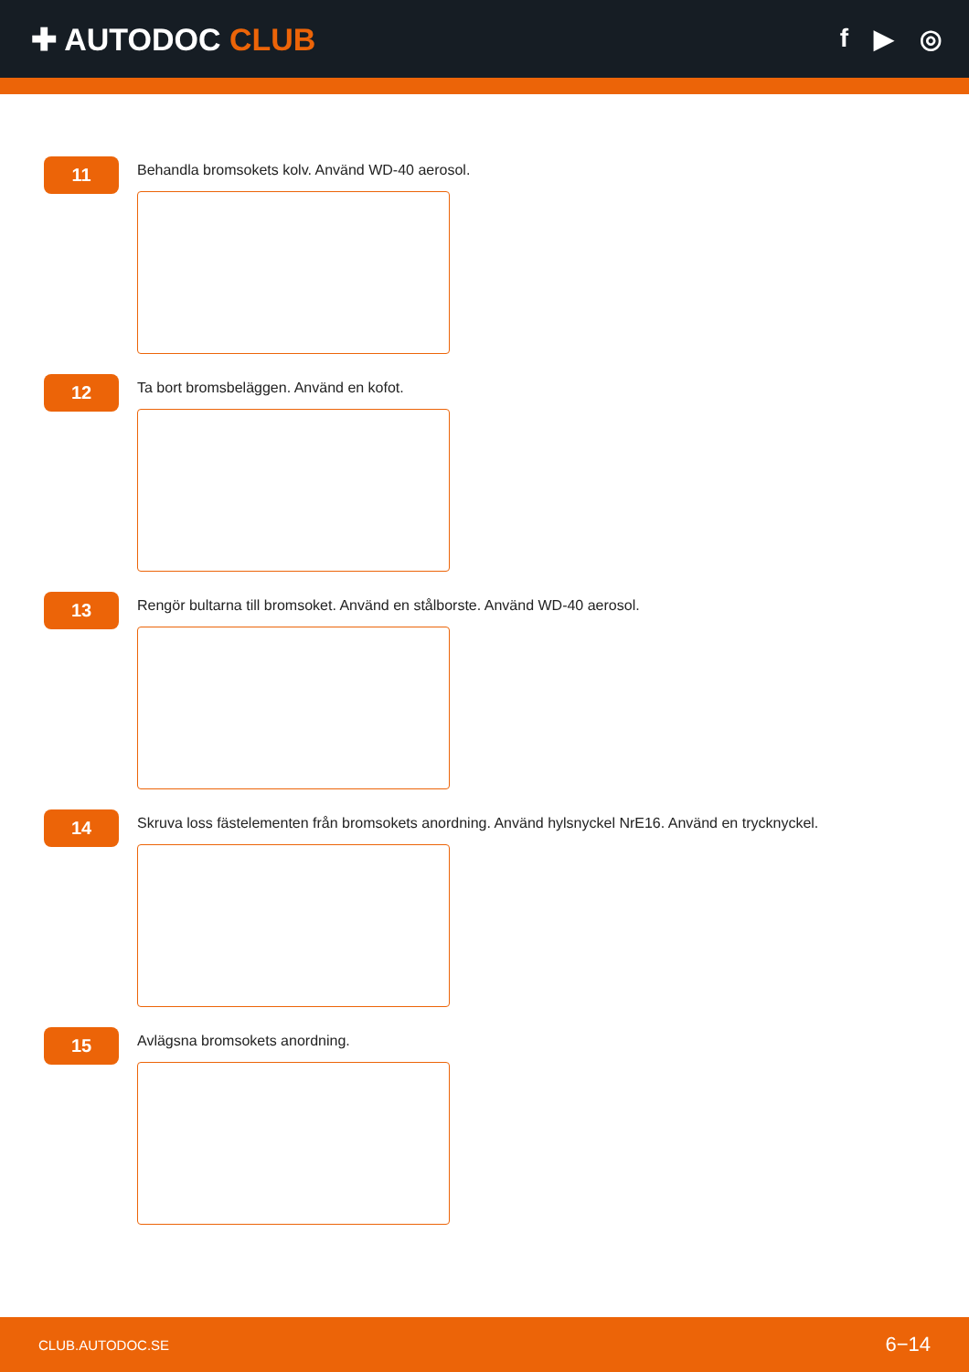✚ AUTODOC CLUB
f ▶ ◎
11
Behandla bromsokets kolv. Använd WD-40 aerosol.
12
Ta bort bromsbeläggen. Använd en kofot.
13
Rengör bultarna till bromsoket. Använd en stålborste. Använd WD-40 aerosol.
14
Skruva loss fästelementen från bromsokets anordning. Använd hylsnyckel NrE16. Använd en trycknyckel.
15
Avlägsna bromsokets anordning.
CLUB.AUTODOC.SE 6−14